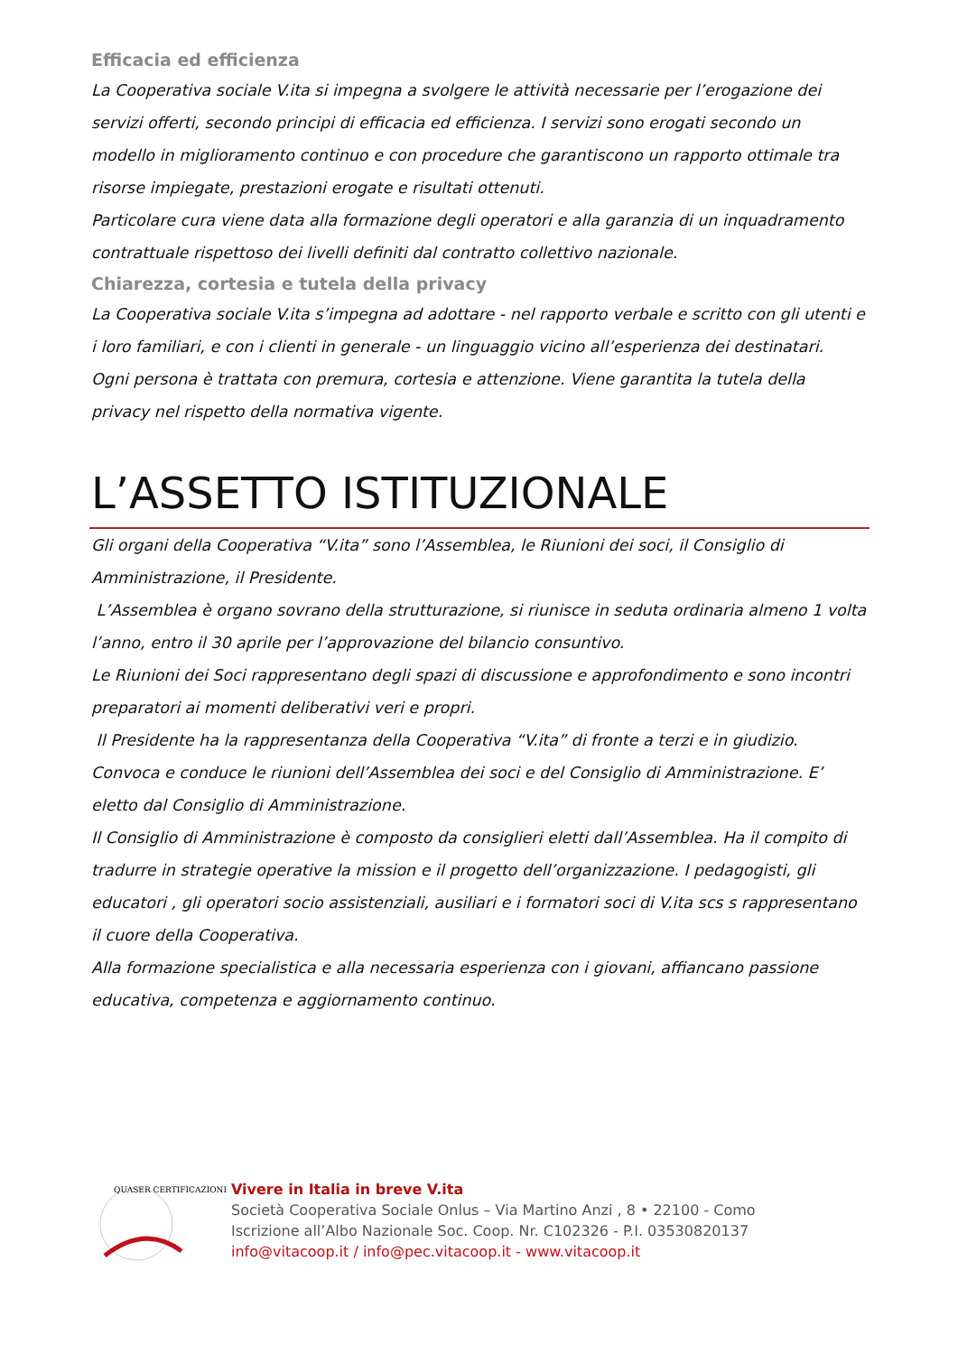Efficacia ed efficienza
La Cooperativa sociale V.ita si impegna a svolgere le attività necessarie per l’erogazione dei servizi offerti, secondo principi di efficacia ed efficienza. I servizi sono erogati secondo un modello in miglioramento continuo e con procedure che garantiscono un rapporto ottimale tra risorse impiegate, prestazioni erogate e risultati ottenuti.
Particolare cura viene data alla formazione degli operatori e alla garanzia di un inquadramento contrattuale rispettoso dei livelli definiti dal contratto collettivo nazionale.
Chiarezza, cortesia e tutela della privacy
La Cooperativa sociale V.ita s’impegna ad adottare - nel rapporto verbale e scritto con gli utenti e i loro familiari, e con i clienti in generale - un linguaggio vicino all’esperienza dei destinatari.
Ogni persona è trattata con premura, cortesia e attenzione. Viene garantita la tutela della privacy nel rispetto della normativa vigente.
L’ASSETTO ISTITUZIONALE
Gli organi della Cooperativa “V.ita” sono l’Assemblea, le Riunioni dei soci, il Consiglio di Amministrazione, il Presidente.
L’Assemblea è organo sovrano della strutturazione, si riunisce in seduta ordinaria almeno 1 volta l’anno, entro il 30 aprile per l’approvazione del bilancio consuntivo.
Le Riunioni dei Soci rappresentano degli spazi di discussione e approfondimento e sono incontri preparatori ai momenti deliberativi veri e propri.
Il Presidente ha la rappresentanza della Cooperativa “V.ita” di fronte a terzi e in giudizio. Convoca e conduce le riunioni dell’Assemblea dei soci e del Consiglio di Amministrazione. E’ eletto dal Consiglio di Amministrazione.
Il Consiglio di Amministrazione è composto da consiglieri eletti dall’Assemblea. Ha il compito di tradurre in strategie operative la mission e il progetto dell’organizzazione. I pedagogisti, gli educatori , gli operatori socio assistenziali, ausiliari e i formatori soci di V.ita scs s rappresentano il cuore della Cooperativa.
Alla formazione specialistica e alla necessaria esperienza con i giovani, affiancano passione educativa, competenza e aggiornamento continuo.
QUASER CERTIFICAZIONI
Vivere in Italia in breve V.ita
Società Cooperativa Sociale Onlus – Via Martino Anzi , 8 • 22100 - Como
Iscrizione all’Albo Nazionale Soc. Coop. Nr. C102326 - P.I. 03530820137
info@vitacoop.it / info@pec.vitacoop.it - www.vitacoop.it